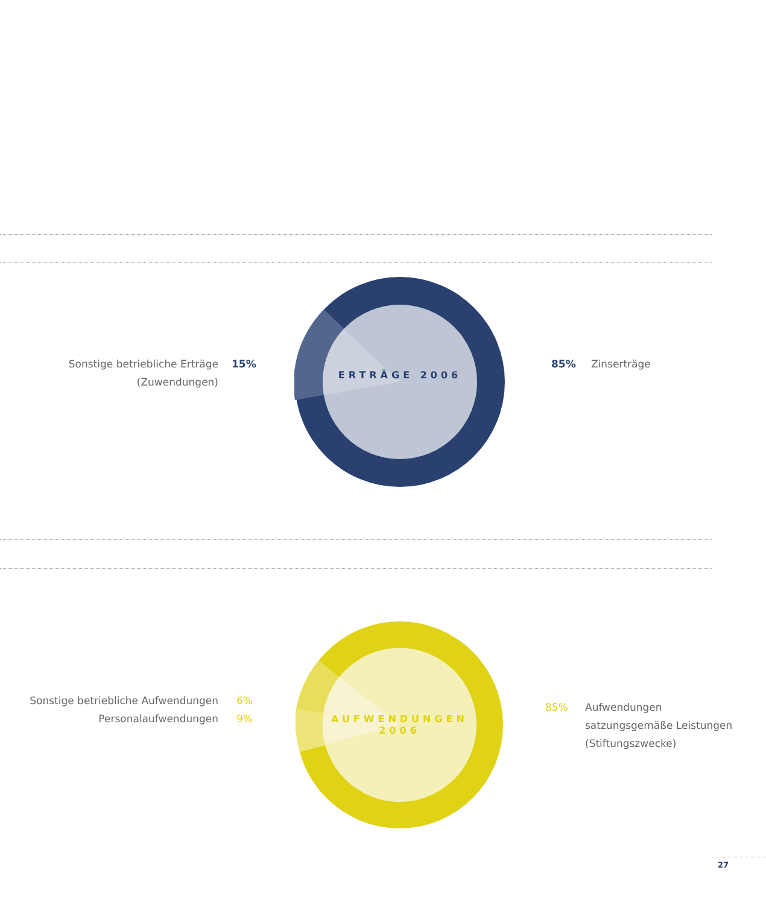ERTRÄGE 2006
Sonstige betriebliche Erträge
(Zuwendungen)
15% 85% Zinserträge
AUFWENDUNGEN
2006
Sonstige betriebliche Aufwendungen
Personalaufwendungen
6%
9%
85%
Aufwendungen
satzungsgemäße Leistungen
(Stiftungszwecke)
27